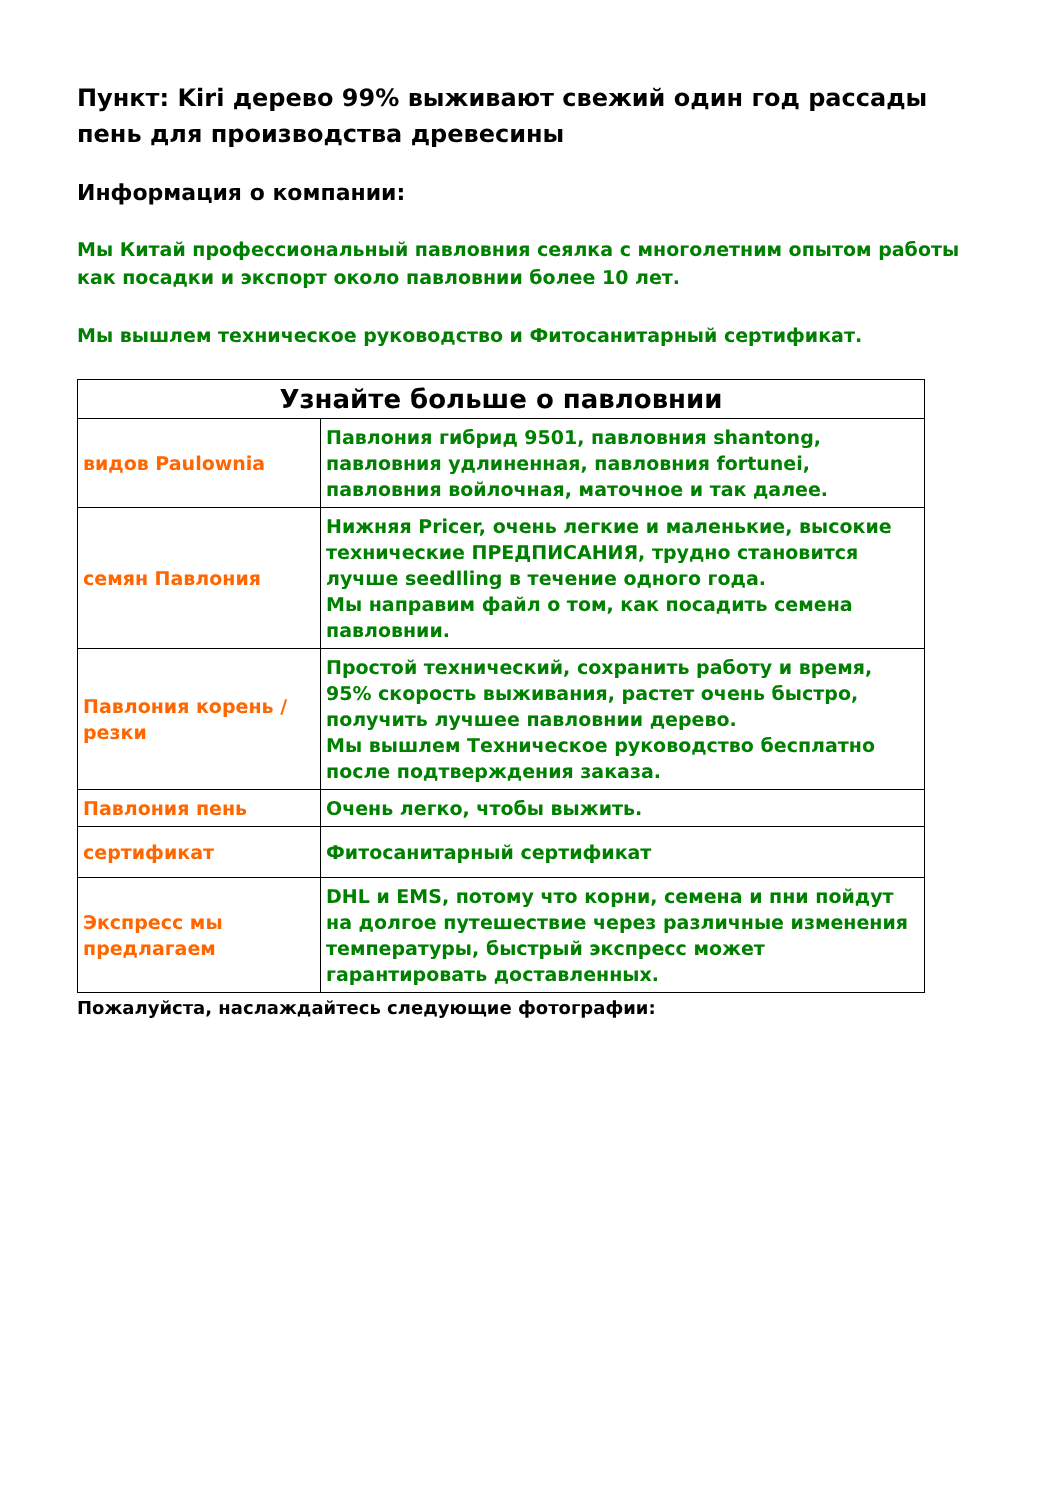Пункт: Kiri дерево 99% выживают свежий один год рассады пень для производства древесины
Информация о компании:
Мы Китай профессиональный павловния сеялка с многолетним опытом работы как посадки и экспорт около павловнии более 10 лет.
Мы вышлем техническое руководство и Фитосанитарный сертификат.
| Узнайте больше о павловнии | |
| --- | --- |
| видов Paulownia | Павлония гибрид 9501, павловния shantong, павловния удлиненная, павловния fortunei, павловния войлочная, маточное и так далее. |
| семян Павлония | Нижняя Pricer, очень легкие и маленькие, высокие технические ПРЕДПИСАНИЯ, трудно становится лучше seedlling в течение одного года. Мы направим файл о том, как посадить семена павловнии. |
| Павлония корень / резки | Простой технический, сохранить работу и время, 95% скорость выживания, растет очень быстро, получить лучшее павловнии дерево. Мы вышлем Техническое руководство бесплатно после подтверждения заказа. |
| Павлония пень | Очень легко, чтобы выжить. |
| сертификат | Фитосанитарный сертификат |
| Экспресс мы предлагаем | DHL и EMS, потому что корни, семена и пни пойдут на долгое путешествие через различные изменения температуры, быстрый экспресс может гарантировать доставленных. |
Пожалуйста, наслаждайтесь следующие фотографии: